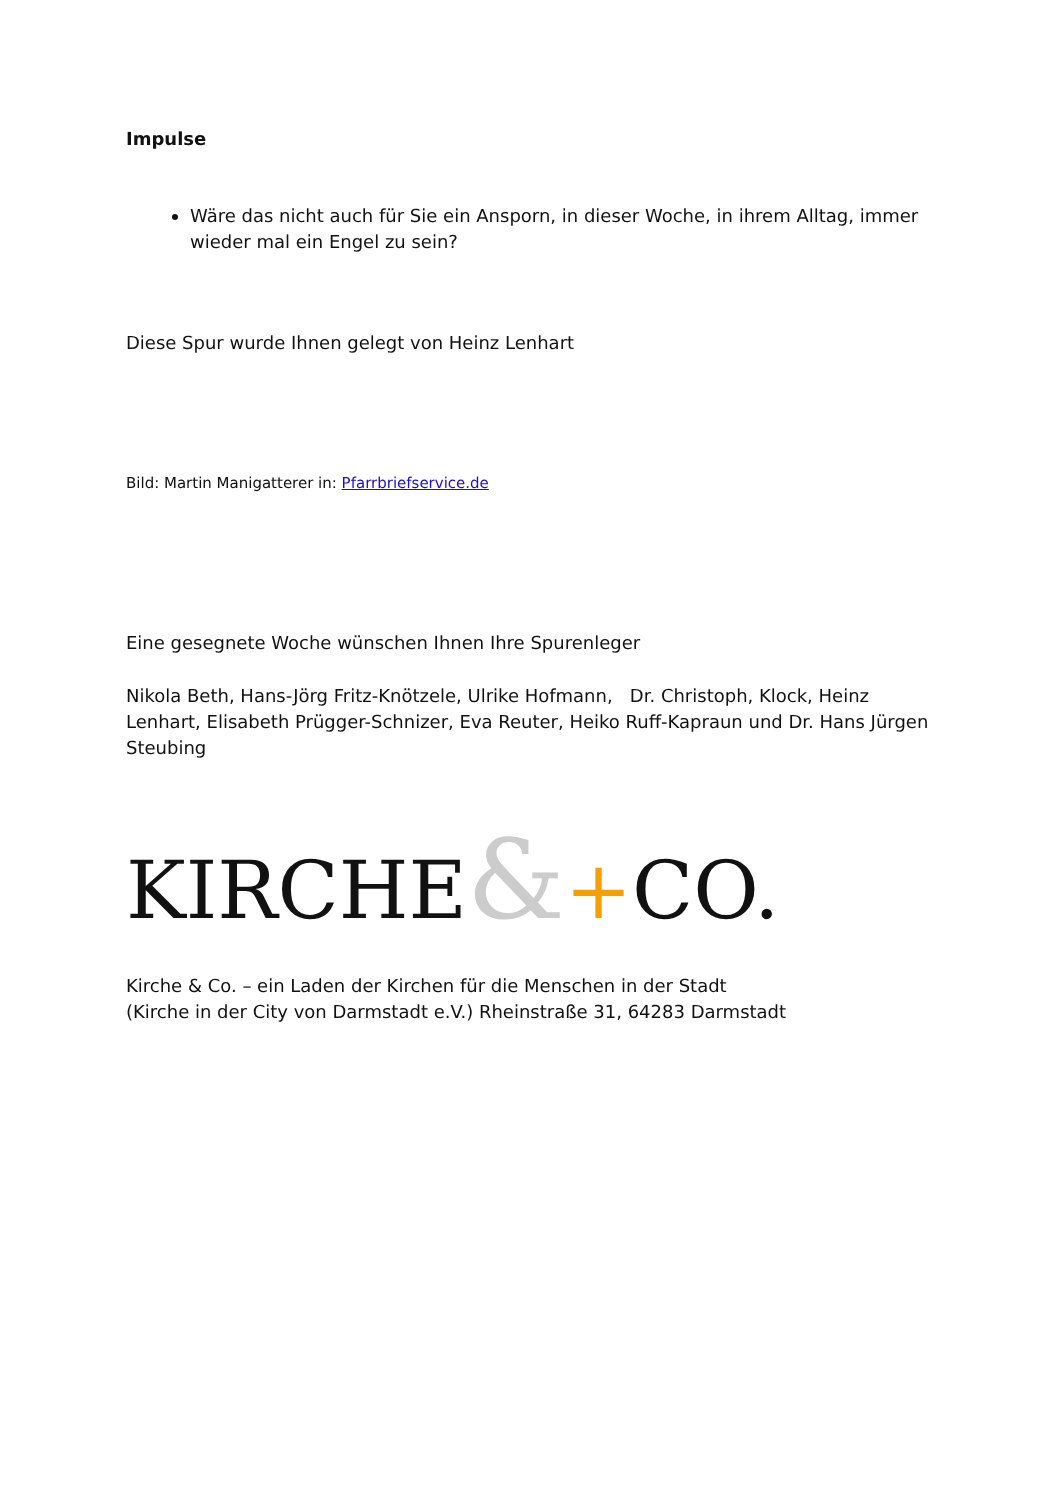Impulse
Wäre das nicht auch für Sie ein Ansporn, in dieser Woche, in ihrem Alltag, immer wieder mal ein Engel zu sein?
Diese Spur wurde Ihnen gelegt von Heinz Lenhart
Bild: Martin Manigatterer in: Pfarrbriefservice.de
Eine gesegnete Woche wünschen Ihnen Ihre Spurenleger
Nikola Beth, Hans-Jörg Fritz-Knötzele, Ulrike Hofmann, Dr. Christoph, Klock, Heinz Lenhart, Elisabeth Prügger-Schnizer, Eva Reuter, Heiko Ruff-Kapraun und Dr. Hans Jürgen Steubing
KIRCHE&+CO.
Kirche & Co. – ein Laden der Kirchen für die Menschen in der Stadt
(Kirche in der City von Darmstadt e.V.) Rheinstraße 31, 64283 Darmstadt